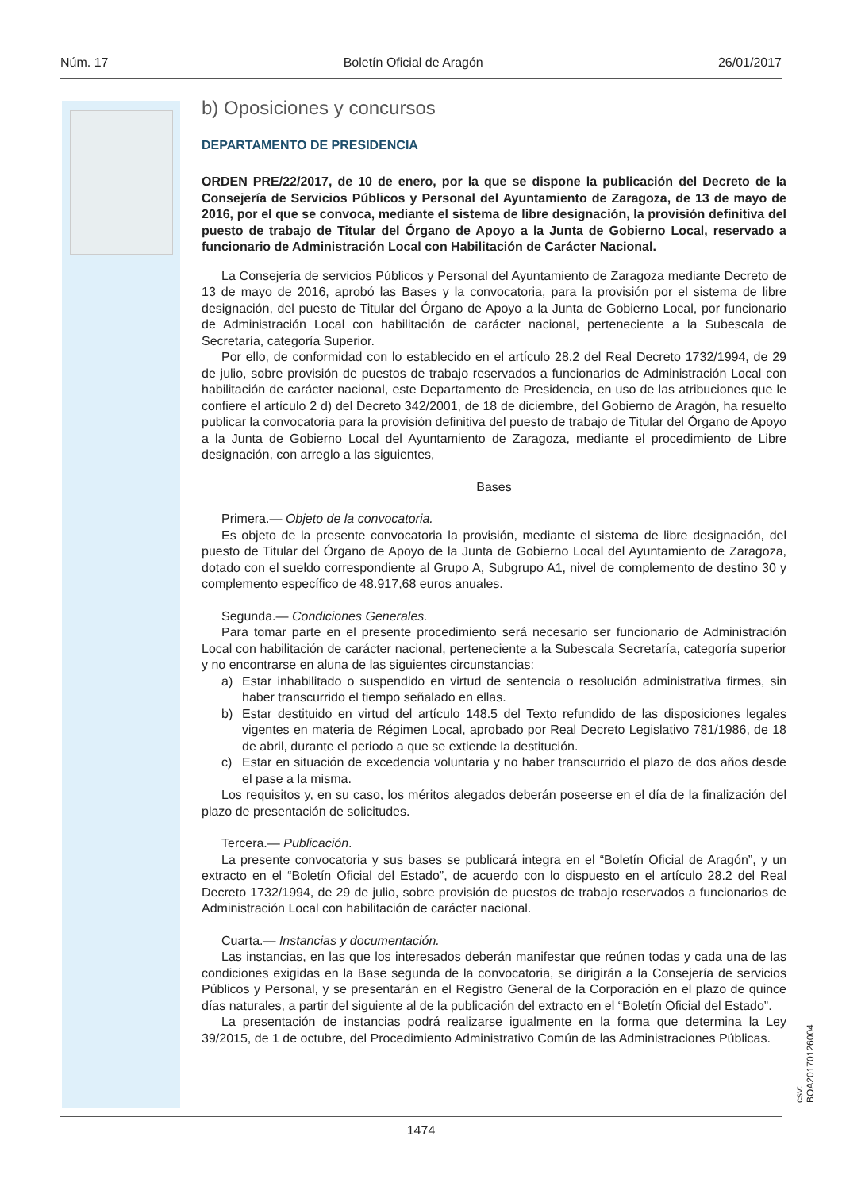Núm. 17 Boletín Oficial de Aragón 26/01/2017
b) Oposiciones y concursos
DEPARTAMENTO DE PRESIDENCIA
ORDEN PRE/22/2017, de 10 de enero, por la que se dispone la publicación del Decreto de la Consejería de Servicios Públicos y Personal del Ayuntamiento de Zaragoza, de 13 de mayo de 2016, por el que se convoca, mediante el sistema de libre designación, la provisión definitiva del puesto de trabajo de Titular del Órgano de Apoyo a la Junta de Gobierno Local, reservado a funcionario de Administración Local con Habilitación de Carácter Nacional.
La Consejería de servicios Públicos y Personal del Ayuntamiento de Zaragoza mediante Decreto de 13 de mayo de 2016, aprobó las Bases y la convocatoria, para la provisión por el sistema de libre designación, del puesto de Titular del Órgano de Apoyo a la Junta de Gobierno Local, por funcionario de Administración Local con habilitación de carácter nacional, perteneciente a la Subescala de Secretaría, categoría Superior.
Por ello, de conformidad con lo establecido en el artículo 28.2 del Real Decreto 1732/1994, de 29 de julio, sobre provisión de puestos de trabajo reservados a funcionarios de Administración Local con habilitación de carácter nacional, este Departamento de Presidencia, en uso de las atribuciones que le confiere el artículo 2 d) del Decreto 342/2001, de 18 de diciembre, del Gobierno de Aragón, ha resuelto publicar la convocatoria para la provisión definitiva del puesto de trabajo de Titular del Órgano de Apoyo a la Junta de Gobierno Local del Ayuntamiento de Zaragoza, mediante el procedimiento de Libre designación, con arreglo a las siguientes,
Bases
Primera.— Objeto de la convocatoria.
Es objeto de la presente convocatoria la provisión, mediante el sistema de libre designación, del puesto de Titular del Órgano de Apoyo de la Junta de Gobierno Local del Ayuntamiento de Zaragoza, dotado con el sueldo correspondiente al Grupo A, Subgrupo A1, nivel de complemento de destino 30 y complemento específico de 48.917,68 euros anuales.
Segunda.— Condiciones Generales.
Para tomar parte en el presente procedimiento será necesario ser funcionario de Administración Local con habilitación de carácter nacional, perteneciente a la Subescala Secretaría, categoría superior y no encontrarse en aluna de las siguientes circunstancias:
a) Estar inhabilitado o suspendido en virtud de sentencia o resolución administrativa firmes, sin haber transcurrido el tiempo señalado en ellas.
b) Estar destituido en virtud del artículo 148.5 del Texto refundido de las disposiciones legales vigentes en materia de Régimen Local, aprobado por Real Decreto Legislativo 781/1986, de 18 de abril, durante el periodo a que se extiende la destitución.
c) Estar en situación de excedencia voluntaria y no haber transcurrido el plazo de dos años desde el pase a la misma.
Los requisitos y, en su caso, los méritos alegados deberán poseerse en el día de la finalización del plazo de presentación de solicitudes.
Tercera.— Publicación.
La presente convocatoria y sus bases se publicará integra en el “Boletín Oficial de Aragón”, y un extracto en el “Boletín Oficial del Estado”, de acuerdo con lo dispuesto en el artículo 28.2 del Real Decreto 1732/1994, de 29 de julio, sobre provisión de puestos de trabajo reservados a funcionarios de Administración Local con habilitación de carácter nacional.
Cuarta.— Instancias y documentación.
Las instancias, en las que los interesados deberán manifestar que reúnen todas y cada una de las condiciones exigidas en la Base segunda de la convocatoria, se dirigirán a la Consejería de servicios Públicos y Personal, y se presentarán en el Registro General de la Corporación en el plazo de quince días naturales, a partir del siguiente al de la publicación del extracto en el “Boletín Oficial del Estado”.
La presentación de instancias podrá realizarse igualmente en la forma que determina la Ley 39/2015, de 1 de octubre, del Procedimiento Administrativo Común de las Administraciones Públicas.
csv: BOA20170126004
1474